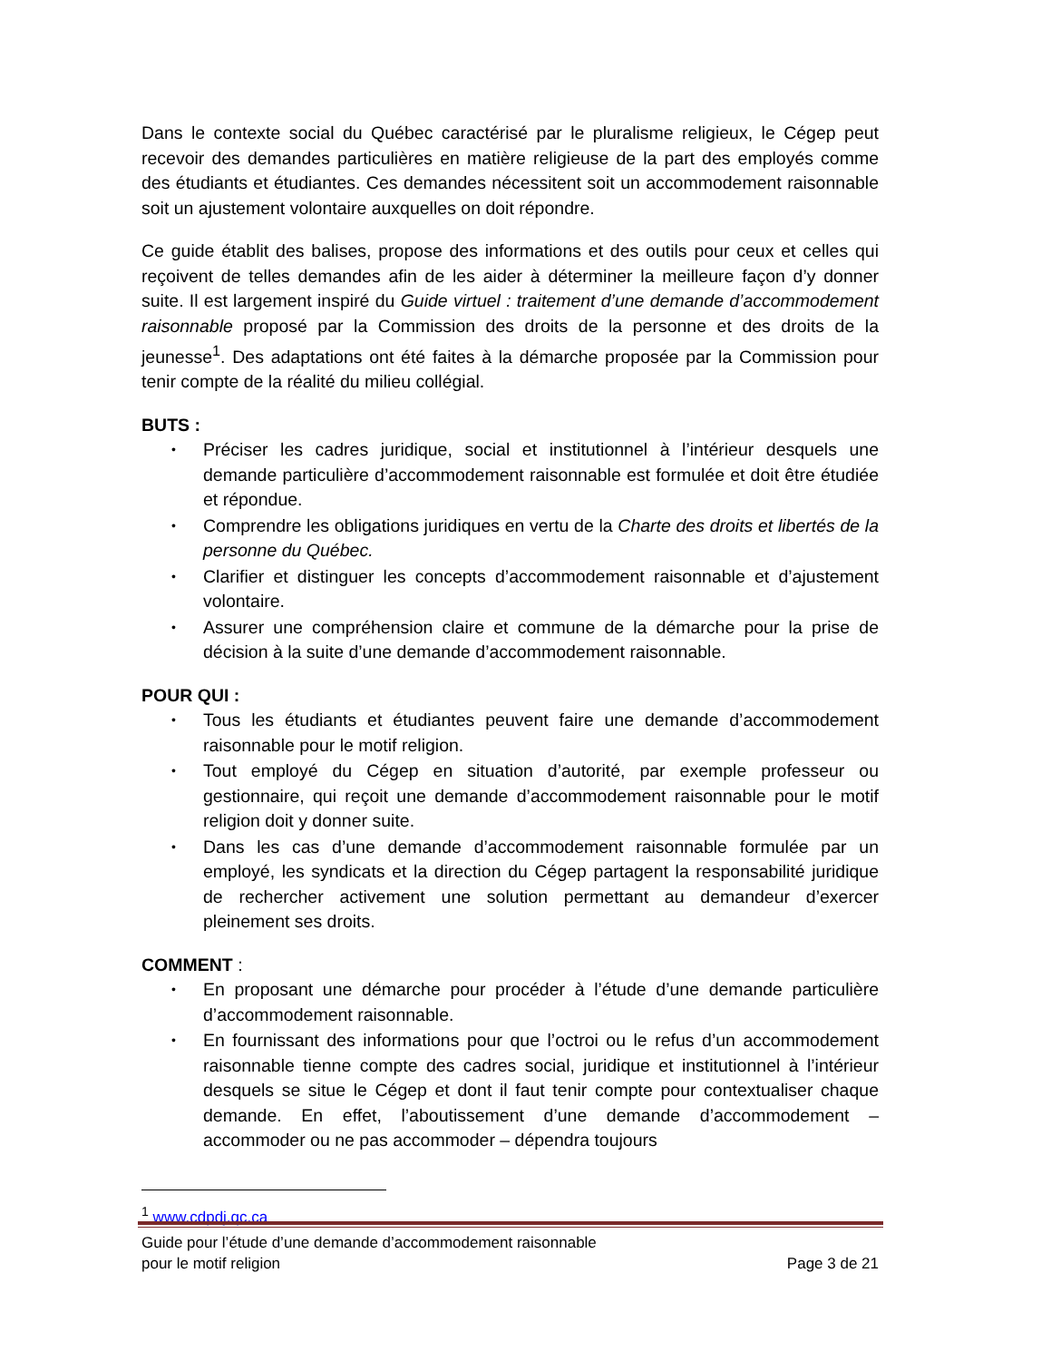Dans le contexte social du Québec caractérisé par le pluralisme religieux, le Cégep peut recevoir des demandes particulières en matière religieuse de la part des employés comme des étudiants et étudiantes. Ces demandes nécessitent soit un accommodement raisonnable soit un ajustement volontaire auxquelles on doit répondre.
Ce guide établit des balises, propose des informations et des outils pour ceux et celles qui reçoivent de telles demandes afin de les aider à déterminer la meilleure façon d’y donner suite. Il est largement inspiré du Guide virtuel : traitement d’une demande d’accommodement raisonnable proposé par la Commission des droits de la personne et des droits de la jeunesse<sup>1</sup>. Des adaptations ont été faites à la démarche proposée par la Commission pour tenir compte de la réalité du milieu collégial.
BUTS :
• Préciser les cadres juridique, social et institutionnel à l’intérieur desquels une demande particulière d’accommodement raisonnable est formulée et doit être étudiée et répondue.
• Comprendre les obligations juridiques en vertu de la Charte des droits et libertés de la personne du Québec.
• Clarifier et distinguer les concepts d’accommodement raisonnable et d’ajustement volontaire.
• Assurer une compréhension claire et commune de la démarche pour la prise de décision à la suite d’une demande d’accommodement raisonnable.
POUR QUI :
• Tous les étudiants et étudiantes peuvent faire une demande d’accommodement raisonnable pour le motif religion.
• Tout employé du Cégep en situation d’autorité, par exemple professeur ou gestionnaire, qui reçoit une demande d’accommodement raisonnable pour le motif religion doit y donner suite.
• Dans les cas d’une demande d’accommodement raisonnable formulée par un employé, les syndicats et la direction du Cégep partagent la responsabilité juridique de rechercher activement une solution permettant au demandeur d’exercer pleinement ses droits.
COMMENT :
• En proposant une démarche pour procéder à l’étude d’une demande particulière d’accommodement raisonnable.
• En fournissant des informations pour que l’octroi ou le refus d’un accommodement raisonnable tienne compte des cadres social, juridique et institutionnel à l’intérieur desquels se situe le Cégep et dont il faut tenir compte pour contextualiser chaque demande. En effet, l’aboutissement d’une demande d’accommodement – accommoder ou ne pas accommoder – dépendra toujours
<sup>1</sup> www.cdpdj.qc.ca
Guide pour l’étude d’une demande d’accommodement raisonnable
pour le motif religion
Page 3 de 21